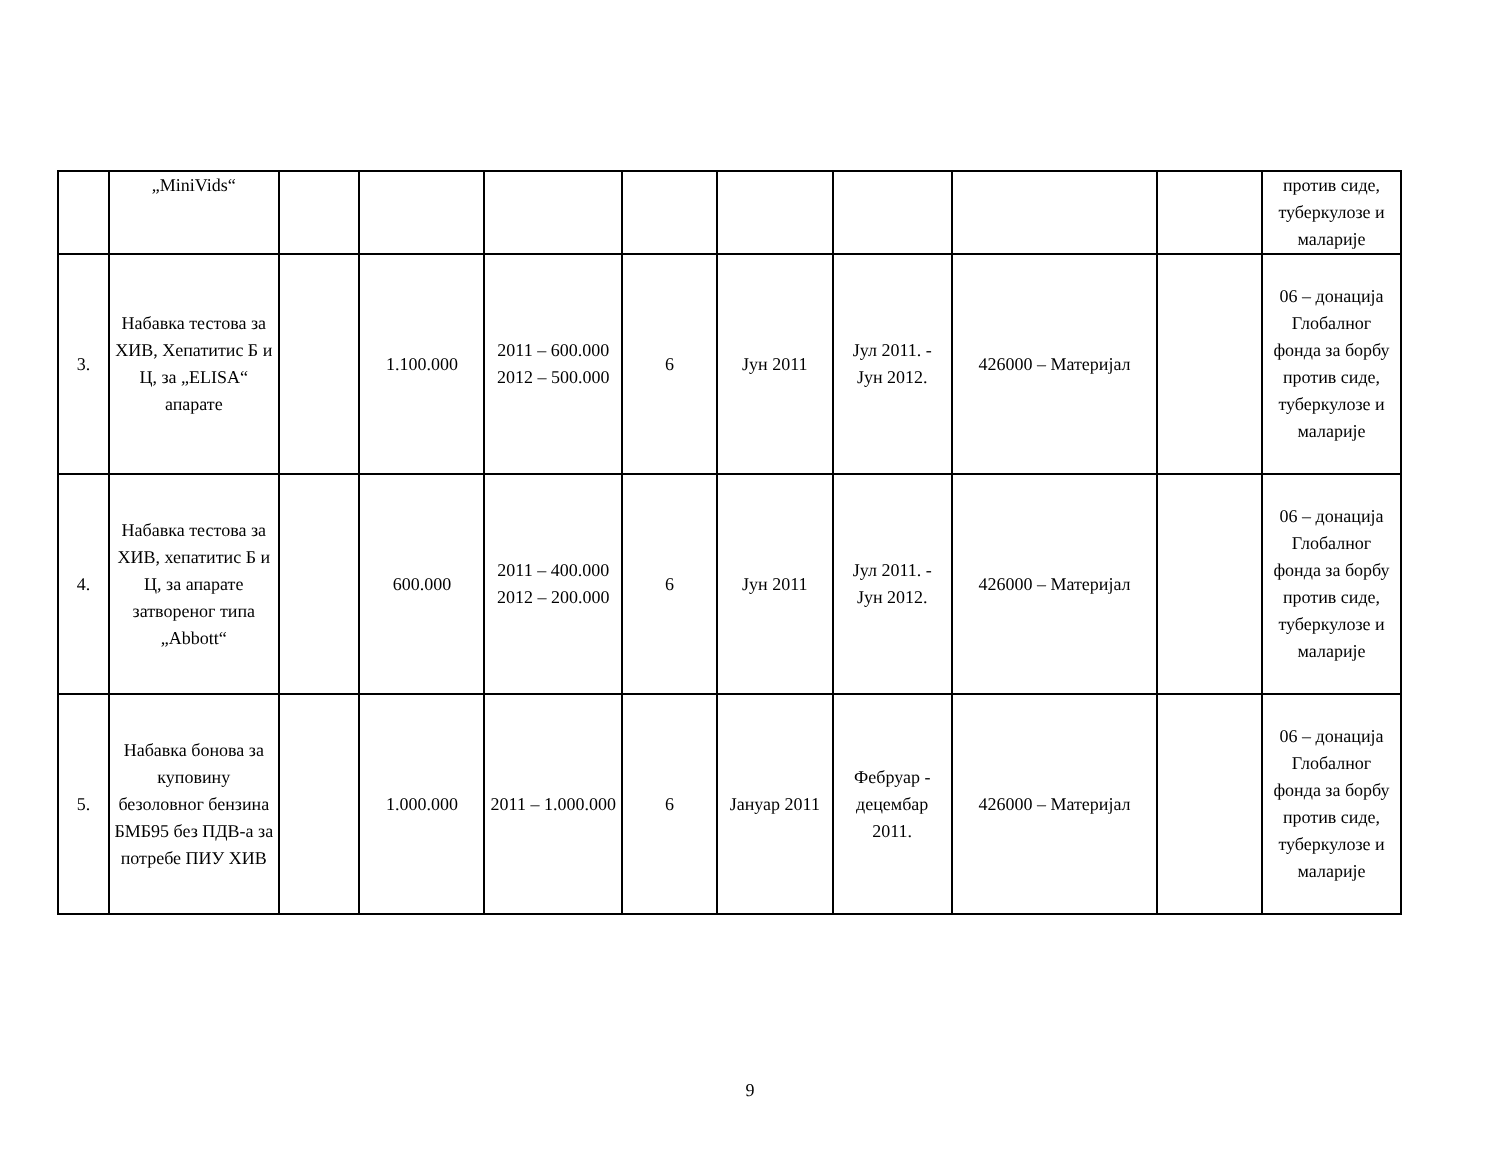| | „MiniVids“ | | | | | | | | | против сиде, туберкулозе и маларије |
| 3. | Набавка тестова за ХИВ, Хепатитис Б и Ц, за „ELISA“ апарате | | 1.100.000 | 2011 – 600.000 2012 – 500.000 | 6 | Јун 2011 | Јул 2011. - Јун 2012. | 426000 – Материјал | | 06 – донација Глобалног фонда за борбу против сиде, туберкулозе и маларије |
| 4. | Набавка тестова за ХИВ, хепатитис Б и Ц, за апарате затвореног типа „Abbott“ | | 600.000 | 2011 – 400.000 2012 – 200.000 | 6 | Јун 2011 | Јул 2011. - Јун 2012. | 426000 – Материјал | | 06 – донација Глобалног фонда за борбу против сиде, туберкулозе и маларије |
| 5. | Набавка бонова за куповину безоловног бензина БМБ95 без ПДВ-а за потребе ПИУ ХИВ | | 1.000.000 | 2011 – 1.000.000 | 6 | Јануар 2011 | Фебруар - децембар 2011. | 426000 – Материјал | | 06 – донација Глобалног фонда за борбу против сиде, туберкулозе и маларије |
9